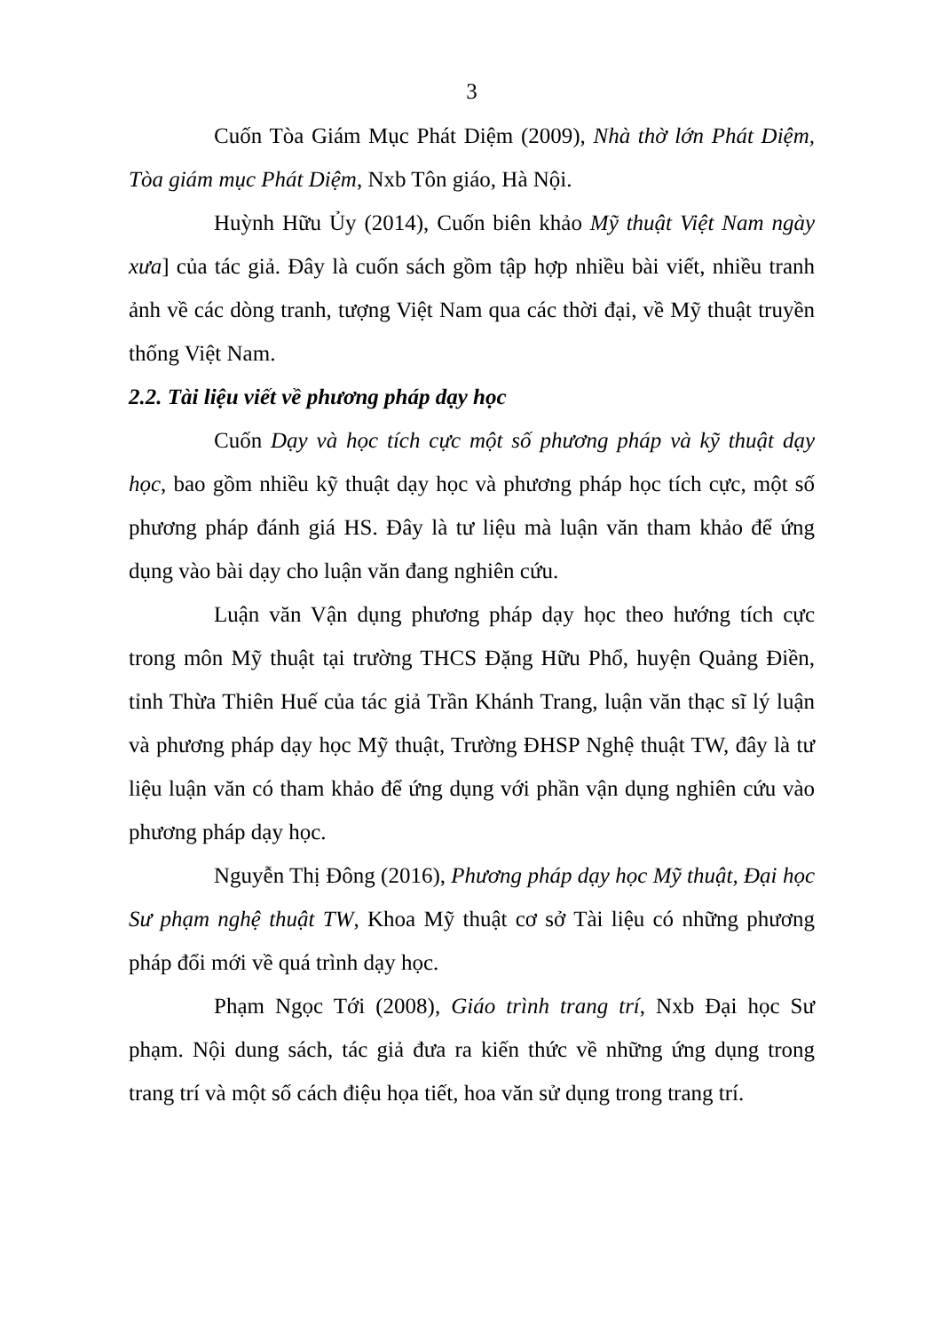3
Cuốn Tòa Giám Mục Phát Diệm (2009), Nhà thờ lớn Phát Diệm, Tòa giám mục Phát Diệm, Nxb Tôn giáo, Hà Nội.
Huỳnh Hữu Ủy (2014), Cuốn biên khảo Mỹ thuật Việt Nam ngày xưa] của tác giả. Đây là cuốn sách gồm tập hợp nhiều bài viết, nhiều tranh ảnh về các dòng tranh, tượng Việt Nam qua các thời đại, về Mỹ thuật truyền thống Việt Nam.
2.2. Tài liệu viết về phương pháp dạy học
Cuốn Dạy và học tích cực một số phương pháp và kỹ thuật dạy học, bao gồm nhiều kỹ thuật dạy học và phương pháp học tích cực, một số phương pháp đánh giá HS. Đây là tư liệu mà luận văn tham khảo để ứng dụng vào bài dạy cho luận văn đang nghiên cứu.
Luận văn Vận dụng phương pháp dạy học theo hướng tích cực trong môn Mỹ thuật tại trường THCS Đặng Hữu Phổ, huyện Quảng Điền, tỉnh Thừa Thiên Huế của tác giả Trần Khánh Trang, luận văn thạc sĩ lý luận và phương pháp dạy học Mỹ thuật, Trường ĐHSP Nghệ thuật TW, đây là tư liệu luận văn có tham khảo để ứng dụng với phần vận dụng nghiên cứu vào phương pháp dạy học.
Nguyễn Thị Đông (2016), Phương pháp dạy học Mỹ thuật, Đại học Sư phạm nghệ thuật TW, Khoa Mỹ thuật cơ sở Tài liệu có những phương pháp đổi mới về quá trình dạy học.
Phạm Ngọc Tới (2008), Giáo trình trang trí, Nxb Đại học Sư phạm. Nội dung sách, tác giả đưa ra kiến thức về những ứng dụng trong trang trí và một số cách điệu họa tiết, hoa văn sử dụng trong trang trí.